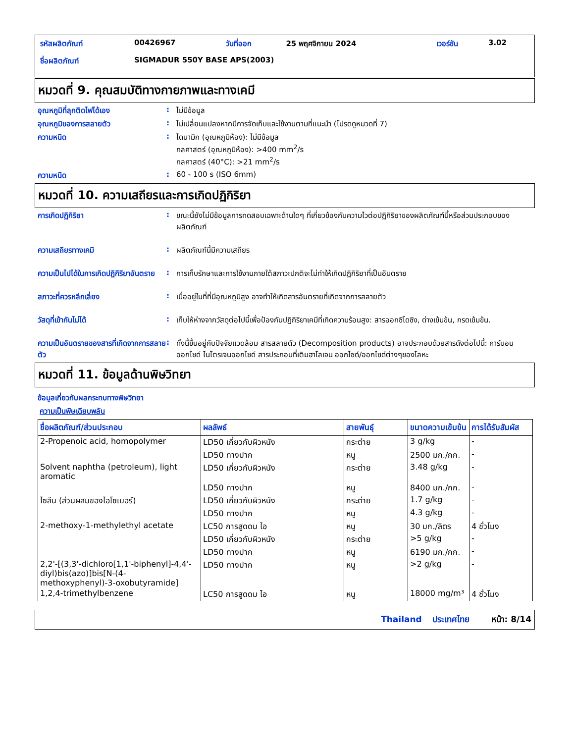| รหัสผลิตภัณฑ์ | 00426967 | วันที่ออก | 25 พฤศจิกายน 2024 | เวอร์ชัน | 3.02 |
| ชื่อผลิตภัณฑ์ | SIGMADUR 550Y BASE APS(2003) | | | | |
หมวดที่ 9. คุณสมบัติทางกายภาพและทางเคมี
อุณหภูมิที่ลุกติดไฟได้เอง : ไม่มีข้อมูล
อุณหภูมิของการสลายตัว : ไม่เปลี่ยนแปลงหากมีการจัดเก็บและใช้งานตามที่แนะนำ (โปรดดูหมวดที่ 7)
ความหนืด : ไดนามิก (อุณหภูมิห้อง): ไม่มีข้อมูล
กลศาสตร์ (อุณหภูมิห้อง): >400 mm<sup>2</sup>/s
กลศาสตร์ (40°C): >21 mm<sup>2</sup>/s
ความหนืด : 60 - 100 s (ISO 6mm)
หมวดที่ 10. ความเสถียรและการเกิดปฏิกิริยา
การเกิดปฏิกิริยา : ขณะนี้ยังไม่มีข้อมูลการทดสอบเฉพาะด้านใดๆ ที่เกี่ยวข้องกับความไวต่อปฏิกิริยาของผลิตภัณฑ์นี้หรือส่วนประกอบของผลิตภัณฑ์
ความเสถียรทางเคมี : ผลิตภัณฑ์นี้มีความเสถียร
ความเป็นไปได้ในการเกิดปฏิกิริยาอันตราย
: การเก็บรักษาและการใช้งานภายใต้สภาวะปกติจะไม่ทำให้เกิดปฏิกิริยาที่เป็นอันตราย
สภาวะที่ควรหลีกเลี่ยง : เมื่ออยู่ในที่ที่มีอุณหภูมิสูง อาจทำให้เกิดสารอันตรายที่เกิดจากการสลายตัว
วัสดุที่เข้ากันไม่ได้ : เก็บให้ห่างจากวัสดุต่อไปนี้เพื่อป้องกันปฏิกิริยาเคมีที่เกิดความร้อนสูง: สารออกซิไดซิง, ด่างเข้มข้น, กรดเข้มข้น.
ความเป็นอันตรายของสารที่เกิดจากการสลายตัว
: ทั้งนี้ขึ้นอยู่กับปัจจัยแวดล้อม สารสลายตัว (Decomposition products) อาจประกอบด้วยสารดังต่อไปนี้: คาร์บอนออกไซด์ ไนโตรเจนออกไซด์ สารประกอบที่เติมฮาโลเจน ออกไซด์/ออกไซด์ต่างๆของโลหะ
หมวดที่ 11. ข้อมูลด้านพิษวิทยา
ข้อมูลเกี่ยวกับผลกระทบทางพิษวิทยา
ความเป็นพิษเฉียบพลัน
| ชื่อผลิตภัณฑ์/ส่วนประกอบ | ผลลัพธ์ | สายพันธุ์ | ขนาดความเข้มข้น | การได้รับสัมผัส |
| --- | --- | --- | --- | --- |
| 2-Propenoic acid, homopolymer | LD50 เกี่ยวกับผิวหนัง | กระต่าย | 3 g/kg | - |
| | LD50 ทางปาก | หนู | 2500 มก./กก. | - |
| Solvent naphtha (petroleum), light aromatic | LD50 เกี่ยวกับผิวหนัง | กระต่าย | 3.48 g/kg | - |
| | LD50 ทางปาก | หนู | 8400 มก./กก. | - |
| ไซลีน (ส่วนผสมของไอโซเมอร์) | LD50 เกี่ยวกับผิวหนัง | กระต่าย | 1.7 g/kg | - |
| | LD50 ทางปาก | หนู | 4.3 g/kg | - |
| 2-methoxy-1-methylethyl acetate | LC50 การสูดดม ไอ | หนู | 30 มก./ลิตร | 4 ชั่วโมง |
| | LD50 เกี่ยวกับผิวหนัง | กระต่าย | >5 g/kg | - |
| | LD50 ทางปาก | หนู | 6190 มก./กก. | - |
| 2,2'-[(3,3'-dichloro[1,1'-biphenyl]-4,4'-diyl)bis(azo)]bis[N-(4-methoxyphenyl)-3-oxobutyramide] | LD50 ทางปาก | หนู | >2 g/kg | - |
| 1,2,4-trimethylbenzene | LC50 การสูดดม ไอ | หนู | 18000 mg/m³ | 4 ชั่วโมง |
Thailand ประเทศไทย หน้า: 8/14